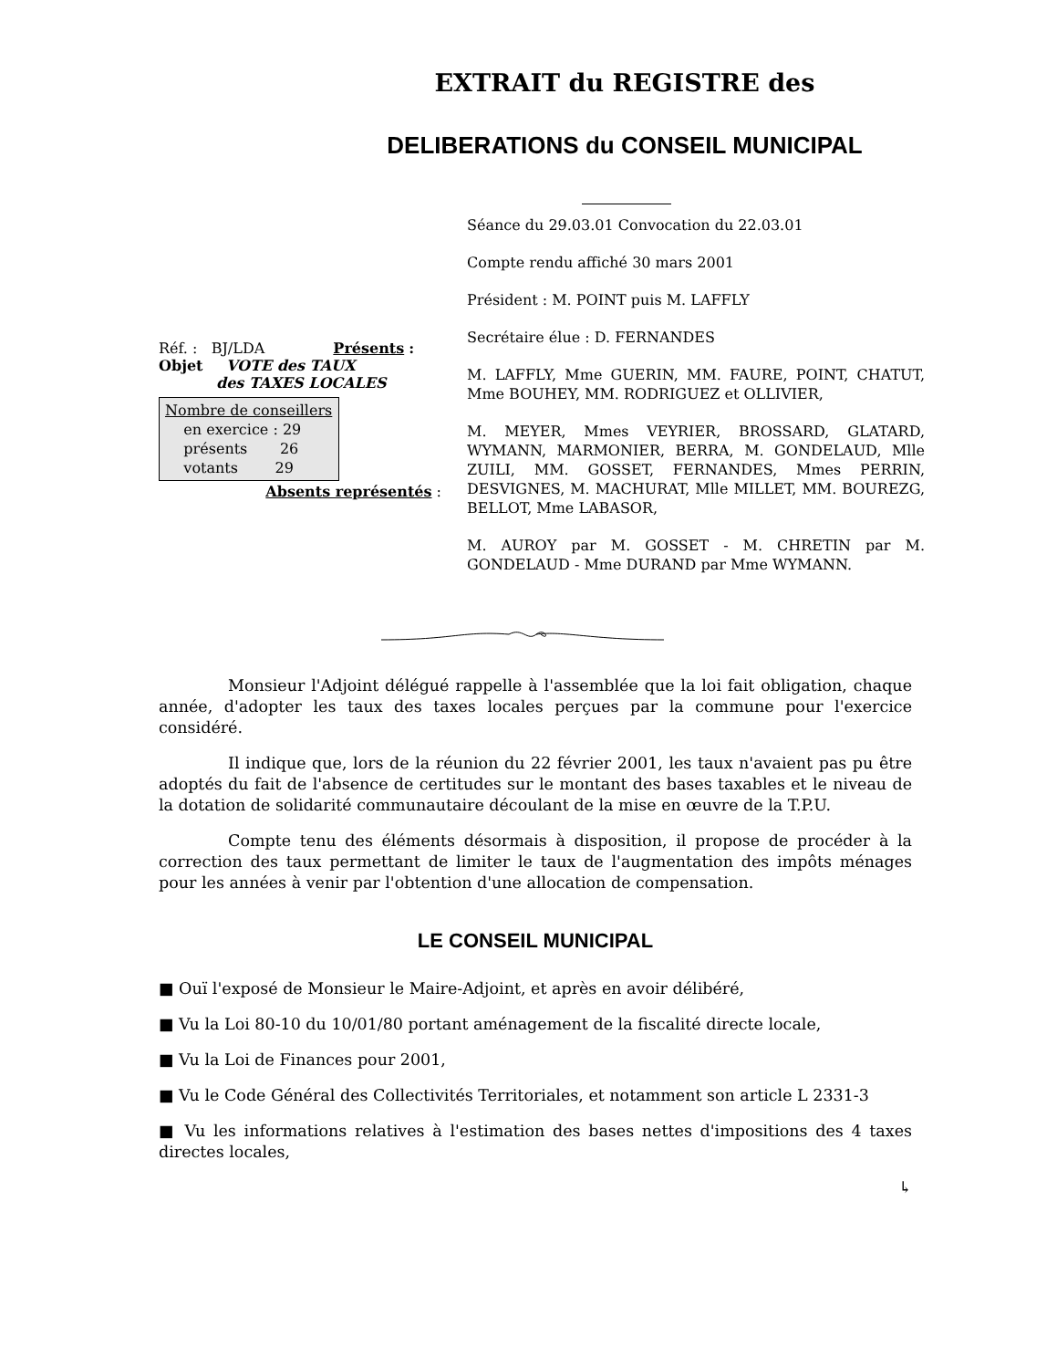EXTRAIT du REGISTRE des
DELIBERATIONS du CONSEIL MUNICIPAL
Réf. : BJ/LDA Présents :
Objet VOTE des TAUX
des TAXES LOCALES
Nombre de conseillers
en exercice : 29
présents 26
votants 29
Absents représentés :
Séance du 29.03.01 Convocation du 22.03.01
Compte rendu affiché 30 mars 2001
Président : M. POINT puis M. LAFFLY
Secrétaire élue : D. FERNANDES
M. LAFFLY, Mme GUERIN, MM. FAURE, POINT, CHATUT, Mme BOUHEY, MM. RODRIGUEZ et OLLIVIER,
M. MEYER, Mmes VEYRIER, BROSSARD, GLATARD, WYMANN, MARMONIER, BERRA, M. GONDELAUD, Mlle ZUILI, MM. GOSSET, FERNANDES, Mmes PERRIN, DESVIGNES, M. MACHURAT, Mlle MILLET, MM. BOUREZG, BELLOT, Mme LABASOR,
M. AUROY par M. GOSSET - M. CHRETIN par M. GONDELAUD - Mme DURAND par Mme WYMANN.
Monsieur l'Adjoint délégué rappelle à l'assemblée que la loi fait obligation, chaque année, d'adopter les taux des taxes locales perçues par la commune pour l'exercice considéré.
Il indique que, lors de la réunion du 22 février 2001, les taux n'avaient pas pu être adoptés du fait de l'absence de certitudes sur le montant des bases taxables et le niveau de la dotation de solidarité communautaire découlant de la mise en œuvre de la T.P.U.
Compte tenu des éléments désormais à disposition, il propose de procéder à la correction des taux permettant de limiter le taux de l'augmentation des impôts ménages pour les années à venir par l'obtention d'une allocation de compensation.
LE CONSEIL MUNICIPAL
■ Ouï l'exposé de Monsieur le Maire-Adjoint, et après en avoir délibéré,
■ Vu la Loi 80-10 du 10/01/80 portant aménagement de la fiscalité directe locale,
■ Vu la Loi de Finances pour 2001,
■ Vu le Code Général des Collectivités Territoriales, et notamment son article L 2331-3
■ Vu les informations relatives à l'estimation des bases nettes d'impositions des 4 taxes directes locales,
↳